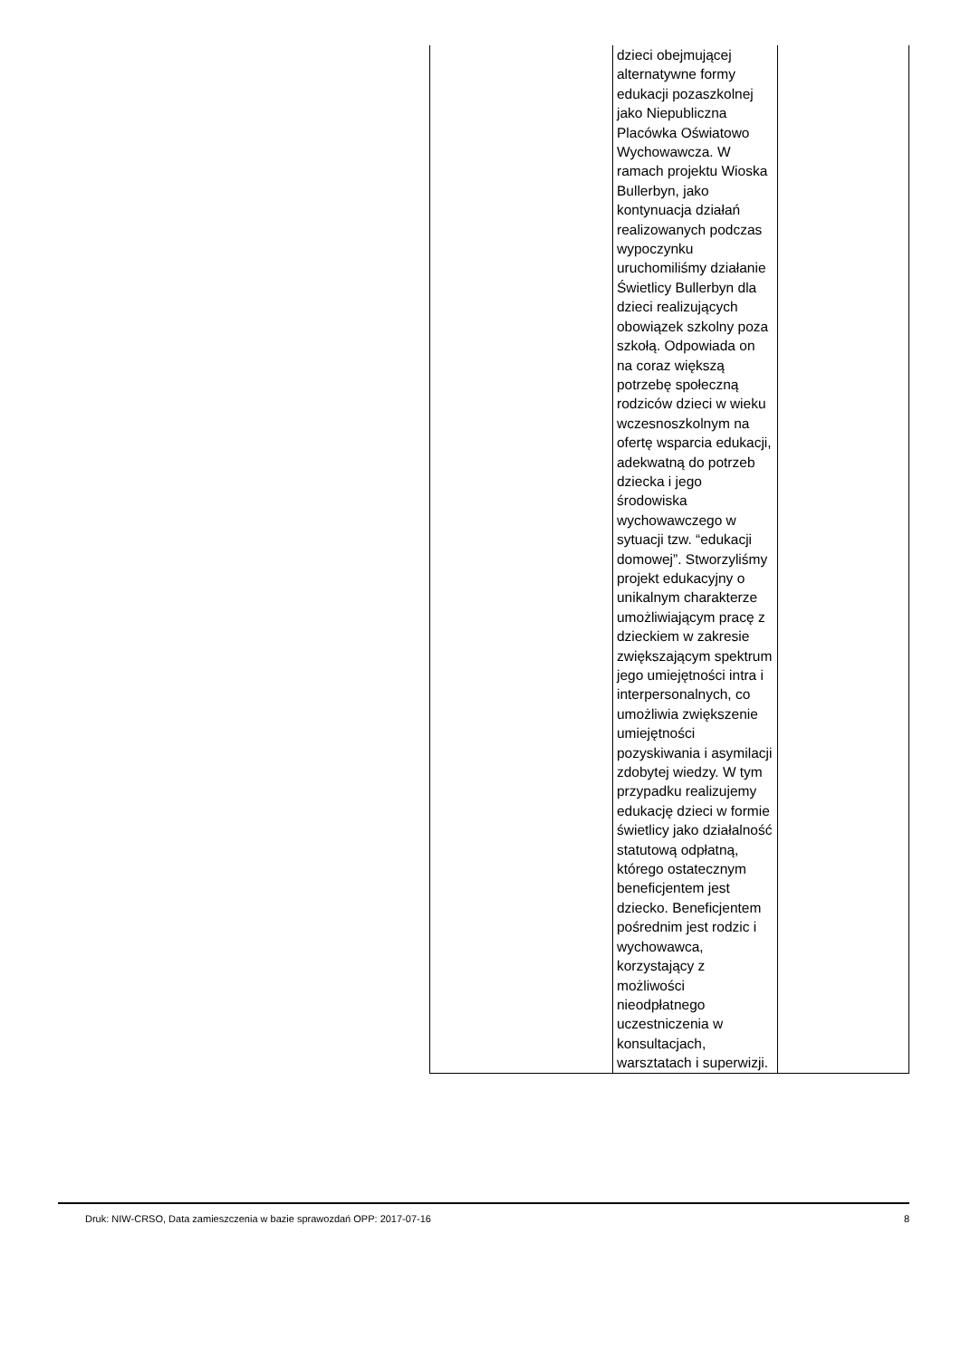| | dzieci obejmującej alternatywne formy edukacji pozaszkolnej jako Niepubliczna Placówka Oświatowo Wychowawcza. W ramach projektu Wioska Bullerbyn, jako kontynuacja działań realizowanych podczas wypoczynku uruchomiliśmy działanie Świetlicy Bullerbyn dla dzieci realizujących obowiązek szkolny poza szkołą. Odpowiada on na coraz większą potrzebę społeczną rodziców dzieci w wieku wczesnoszkolnym na ofertę wsparcia edukacji, adekwatną do potrzeb dziecka i jego środowiska wychowawczego w sytuacji tzw. “edukacji domowej”. Stworzyliśmy projekt edukacyjny o unikalnym charakterze umożliwiającym pracę z dzieckiem w zakresie zwiększającym spektrum jego umiejętności intra i interpersonalnych, co umożliwia zwiększenie umiejętności pozyskiwania i asymilacji zdobytej wiedzy. W tym przypadku realizujemy edukację dzieci w formie świetlicy jako działalność statutową odpłatną, którego ostatecznym beneficjentem jest dziecko. Beneficjentem pośrednim jest rodzic i wychowawca, korzystający z możliwości nieodpłatnego uczestniczenia w konsultacjach, warsztatach i superwizji. | |
Druk: NIW-CRSO, Data zamieszczenia w bazie sprawozdań OPP: 2017-07-16 8